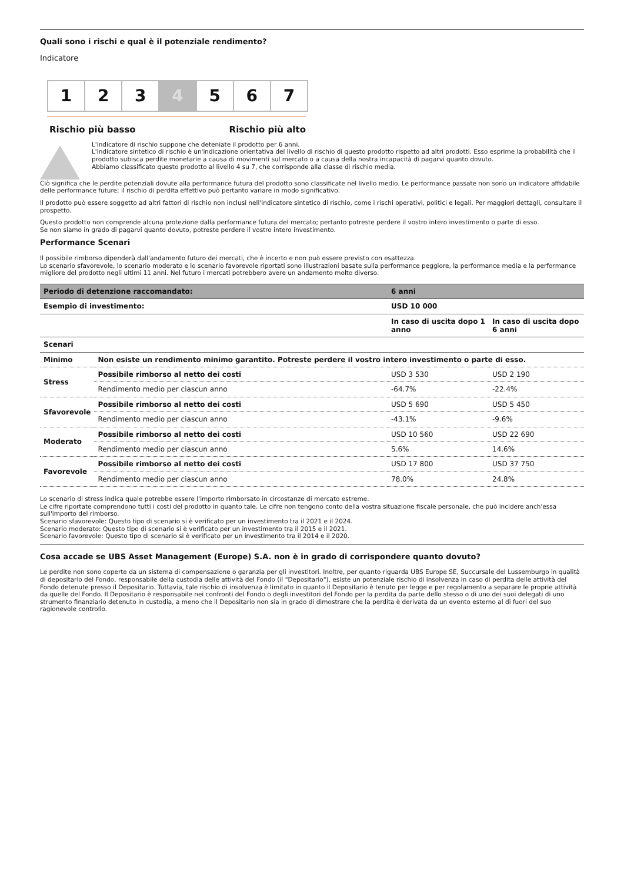Quali sono i rischi e qual è il potenziale rendimento?
Indicatore
1 2 3 4 5 6 7
Rischio più basso Rischio più alto
L'indicatore di rischio suppone che deteniate il prodotto per 6 anni.
L'indicatore sintetico di rischio è un'indicazione orientativa del livello di rischio di questo prodotto rispetto ad altri prodotti. Esso esprime la probabilità che il prodotto subisca perdite monetarie a causa di movimenti sul mercato o a causa della nostra incapacità di pagarvi quanto dovuto.
Abbiamo classificato questo prodotto al livello 4 su 7, che corrisponde alla classe di rischio media.
Ciò significa che le perdite potenziali dovute alla performance futura del prodotto sono classificate nel livello medio. Le performance passate non sono un indicatore affidabile delle performance future; il rischio di perdita effettivo può pertanto variare in modo significativo.
Il prodotto può essere soggetto ad altri fattori di rischio non inclusi nell'indicatore sintetico di rischio, come i rischi operativi, politici e legali. Per maggiori dettagli, consultare il prospetto.
Questo prodotto non comprende alcuna protezione dalla performance futura del mercato; pertanto potreste perdere il vostro intero investimento o parte di esso.
Se non siamo in grado di pagarvi quanto dovuto, potreste perdere il vostro intero investimento.
Performance Scenari
Il possibile rimborso dipenderà dall'andamento futuro dei mercati, che è incerto e non può essere previsto con esattezza.
Lo scenario sfavorevole, lo scenario moderato e lo scenario favorevole riportati sono illustrazioni basate sulla performance peggiore, la performance media e la performance migliore del prodotto negli ultimi 11 anni. Nel futuro i mercati potrebbero avere un andamento molto diverso.
| Periodo di detenzione raccomandato: | | 6 anni | |
| --- | --- | --- | --- |
| Esempio di investimento: | | USD 10 000 | |
| | | In caso di uscita dopo 1 anno | In caso di uscita dopo 6 anni |
| Scenari | | | |
| Minimo | Non esiste un rendimento minimo garantito. Potreste perdere il vostro intero investimento o parte di esso. | | |
| Stress | Possibile rimborso al netto dei costi | USD 3 530 | USD 2 190 |
| | Rendimento medio per ciascun anno | -64.7% | -22.4% |
| Sfavorevole | Possibile rimborso al netto dei costi | USD 5 690 | USD 5 450 |
| | Rendimento medio per ciascun anno | -43.1% | -9.6% |
| Moderato | Possibile rimborso al netto dei costi | USD 10 560 | USD 22 690 |
| | Rendimento medio per ciascun anno | 5.6% | 14.6% |
| Favorevole | Possibile rimborso al netto dei costi | USD 17 800 | USD 37 750 |
| | Rendimento medio per ciascun anno | 78.0% | 24.8% |
Lo scenario di stress indica quale potrebbe essere l'importo rimborsato in circostanze di mercato estreme.
Le cifre riportate comprendono tutti i costi del prodotto in quanto tale. Le cifre non tengono conto della vostra situazione fiscale personale, che può incidere anch'essa sull'importo del rimborso.
Scenario sfavorevole: Questo tipo di scenario si è verificato per un investimento tra il 2021 e il 2024.
Scenario moderato: Questo tipo di scenario si è verificato per un investimento tra il 2015 e il 2021.
Scenario favorevole: Questo tipo di scenario si è verificato per un investimento tra il 2014 e il 2020.
Cosa accade se UBS Asset Management (Europe) S.A. non è in grado di corrispondere quanto dovuto?
Le perdite non sono coperte da un sistema di compensazione o garanzia per gli investitori. Inoltre, per quanto riguarda UBS Europe SE, Succursale del Lussemburgo in qualità di depositario del Fondo, responsabile della custodia delle attività del Fondo (il "Depositario"), esiste un potenziale rischio di insolvenza in caso di perdita delle attività del Fondo detenute presso il Depositario. Tuttavia, tale rischio di insolvenza è limitato in quanto il Depositario è tenuto per legge e per regolamento a separare le proprie attività da quelle del Fondo. Il Depositario è responsabile nei confronti del Fondo o degli investitori del Fondo per la perdita da parte dello stesso o di uno dei suoi delegati di uno strumento finanziario detenuto in custodia, a meno che il Depositario non sia in grado di dimostrare che la perdita è derivata da un evento esterno al di fuori del suo ragionevole controllo.